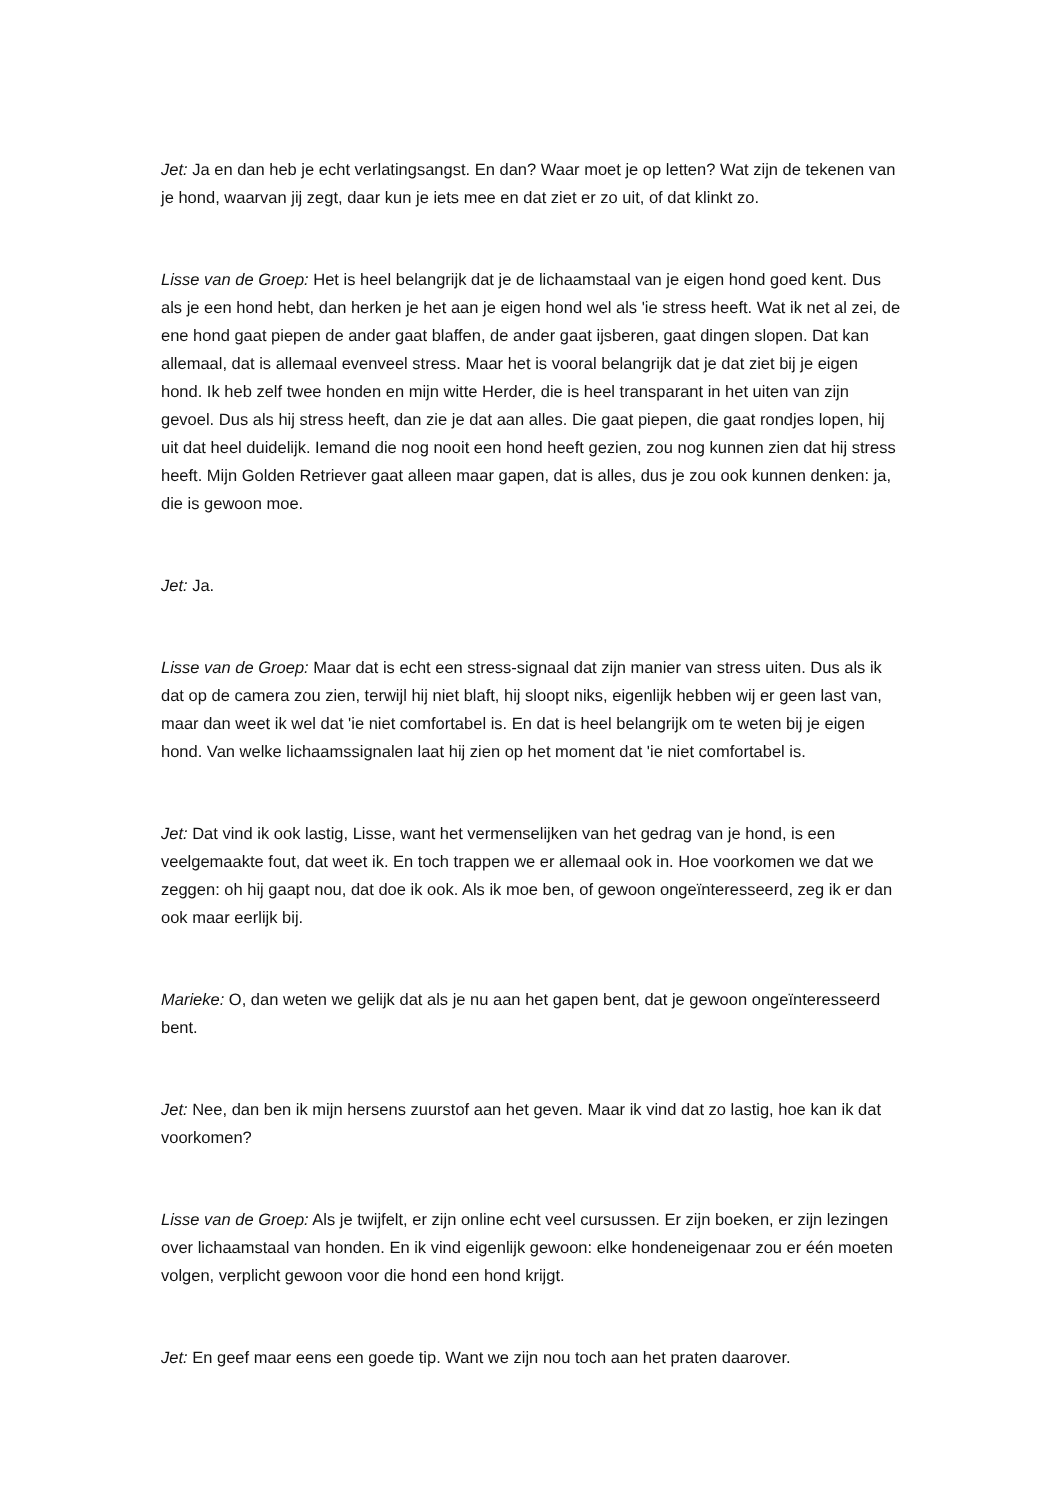Jet: Ja en dan heb je echt verlatingsangst. En dan? Waar moet je op letten? Wat zijn de tekenen van je hond, waarvan jij zegt, daar kun je iets mee en dat ziet er zo uit, of dat klinkt zo.
Lisse van de Groep: Het is heel belangrijk dat je de lichaamstaal van je eigen hond goed kent. Dus als je een hond hebt, dan herken je het aan je eigen hond wel als 'ie stress heeft. Wat ik net al zei, de ene hond gaat piepen de ander gaat blaffen, de ander gaat ijsberen, gaat dingen slopen. Dat kan allemaal, dat is allemaal evenveel stress. Maar het is vooral belangrijk dat je dat ziet bij je eigen hond. Ik heb zelf twee honden en mijn witte Herder, die is heel transparant in het uiten van zijn gevoel. Dus als hij stress heeft, dan zie je dat aan alles. Die gaat piepen, die gaat rondjes lopen, hij uit dat heel duidelijk. Iemand die nog nooit een hond heeft gezien, zou nog kunnen zien dat hij stress heeft. Mijn Golden Retriever gaat alleen maar gapen, dat is alles, dus je zou ook kunnen denken: ja, die is gewoon moe.
Jet: Ja.
Lisse van de Groep: Maar dat is echt een stress-signaal dat zijn manier van stress uiten. Dus als ik dat op de camera zou zien, terwijl hij niet blaft, hij sloopt niks, eigenlijk hebben wij er geen last van, maar dan weet ik wel dat 'ie niet comfortabel is. En dat is heel belangrijk om te weten bij je eigen hond. Van welke lichaamssignalen laat hij zien op het moment dat 'ie niet comfortabel is.
Jet: Dat vind ik ook lastig, Lisse, want het vermenselijken van het gedrag van je hond, is een veelgemaakte fout, dat weet ik. En toch trappen we er allemaal ook in. Hoe voorkomen we dat we zeggen: oh hij gaapt nou, dat doe ik ook. Als ik moe ben, of gewoon ongeïnteresseerd, zeg ik er dan ook maar eerlijk bij.
Marieke: O, dan weten we gelijk dat als je nu aan het gapen bent, dat je gewoon ongeïnteresseerd bent.
Jet: Nee, dan ben ik mijn hersens zuurstof aan het geven. Maar ik vind dat zo lastig, hoe kan ik dat voorkomen?
Lisse van de Groep: Als je twijfelt, er zijn online echt veel cursussen. Er zijn boeken, er zijn lezingen over lichaamstaal van honden. En ik vind eigenlijk gewoon: elke hondeneigenaar zou er één moeten volgen, verplicht gewoon voor die hond een hond krijgt.
Jet: En geef maar eens een goede tip. Want we zijn nou toch aan het praten daarover.